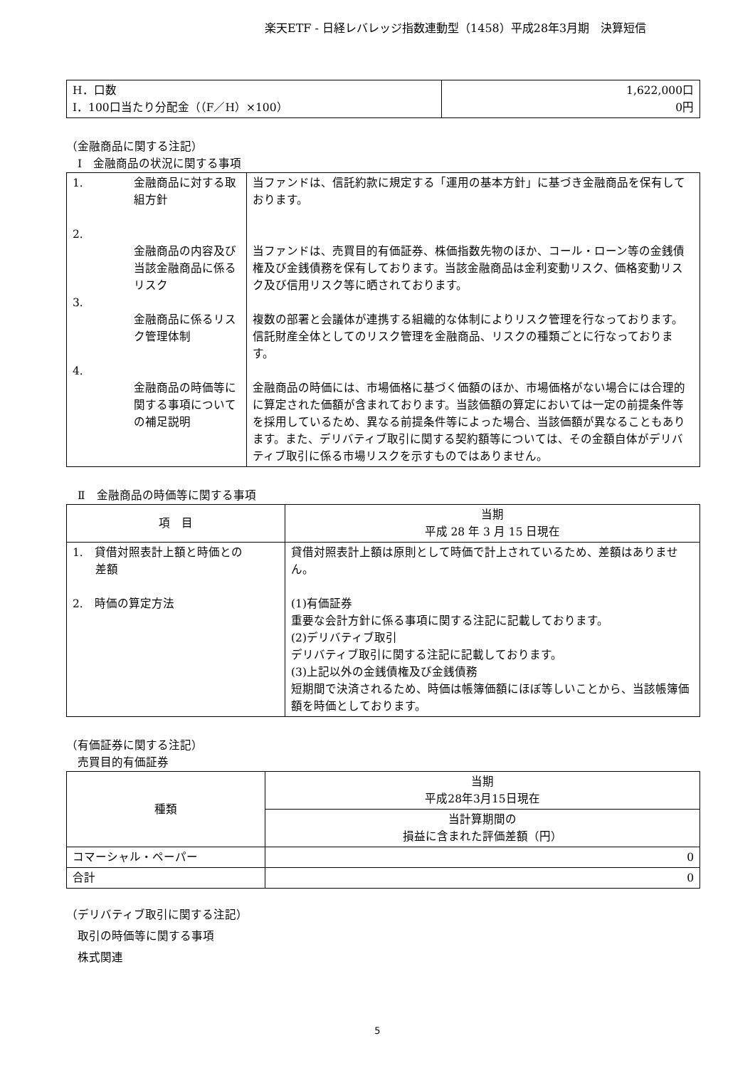楽天ETF - 日経レバレッジ指数連動型（1458）平成28年3月期　決算短信
| H．口数 I．100口当たり分配金（（F／H）×100） | 1,622,000口 0円 |
（金融商品に関する注記）
　Ⅰ　金融商品の状況に関する事項
| 1. 2. 3. 4. | 金融商品に対する取組方針 金融商品の内容及び当該金融商品に係るリスク 金融商品に係るリスク管理体制 金融商品の時価等に関する事項についての補足説明 | 当ファンドは、信託約款に規定する「運用の基本方針」に基づき金融商品を保有しております。 当ファンドは、売買目的有価証券、株価指数先物のほか、コール・ローン等の金銭債権及び金銭債務を保有しております。当該金融商品は金利変動リスク、価格変動リスク及び信用リスク等に晒されております。 複数の部署と会議体が連携する組織的な体制によりリスク管理を行なっております。信託財産全体としてのリスク管理を金融商品、リスクの種類ごとに行なっております。 金融商品の時価には、市場価格に基づく価額のほか、市場価格がない場合には合理的に算定された価額が含まれております。当該価額の算定においては一定の前提条件等を採用しているため、異なる前提条件等によった場合、当該価額が異なることもあります。また、デリバティブ取引に関する契約額等については、その金額自体がデリバティブ取引に係る市場リスクを示すものではありません。 |
　Ⅱ　金融商品の時価等に関する事項
| 項 目 | 当期 平成 28 年 3 月 15 日現在 |
| --- | --- |
| 1. 貸借対照表計上額と時価との 差額 2. 時価の算定方法 | 貸借対照表計上額は原則として時価で計上されているため、差額はありません。 (1)有価証券 重要な会計方針に係る事項に関する注記に記載しております。 (2)デリバティブ取引 デリバティブ取引に関する注記に記載しております。 (3)上記以外の金銭債権及び金銭債務 短期間で決済されるため、時価は帳簿価額にほぼ等しいことから、当該帳簿価額を時価としております。 |
（有価証券に関する注記）
　売買目的有価証券
| 種類 | 当期 平成28年3月15日現在 |
| --- | --- |
| | 当計算期間の 損益に含まれた評価差額（円） |
| コマーシャル・ペーパー | 0 |
| 合計 | 0 |
（デリバティブ取引に関する注記）
　取引の時価等に関する事項
　株式関連
5